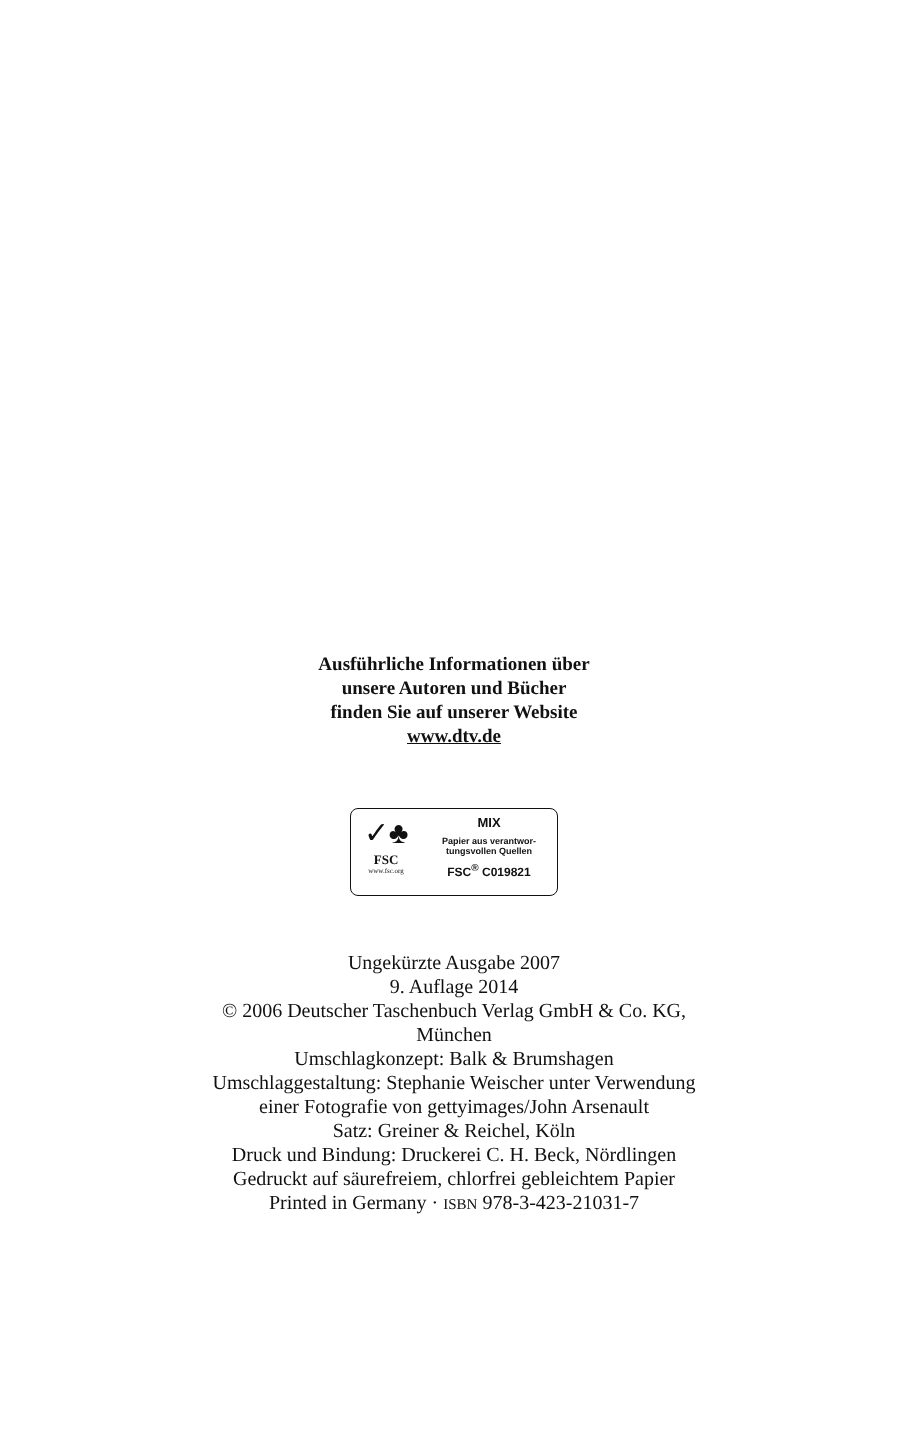Ausführliche Informationen über
unsere Autoren und Bücher
finden Sie auf unserer Website
www.dtv.de
✓♣
FSC
www.fsc.org
MIX
Papier aus verantwor-
tungsvollen Quellen
FSC<sup>®</sup> C019821
Ungekürzte Ausgabe 2007
9. Auflage 2014
© 2006 Deutscher Taschenbuch Verlag GmbH & Co. KG,
München
Umschlagkonzept: Balk & Brumshagen
Umschlaggestaltung: Stephanie Weischer unter Verwendung
einer Fotografie von gettyimages/John Arsenault
Satz: Greiner & Reichel, Köln
Druck und Bindung: Druckerei C. H. Beck, Nördlingen
Gedruckt auf säurefreiem, chlorfrei gebleichtem Papier
Printed in Germany · ISBN 978-3-423-21031-7